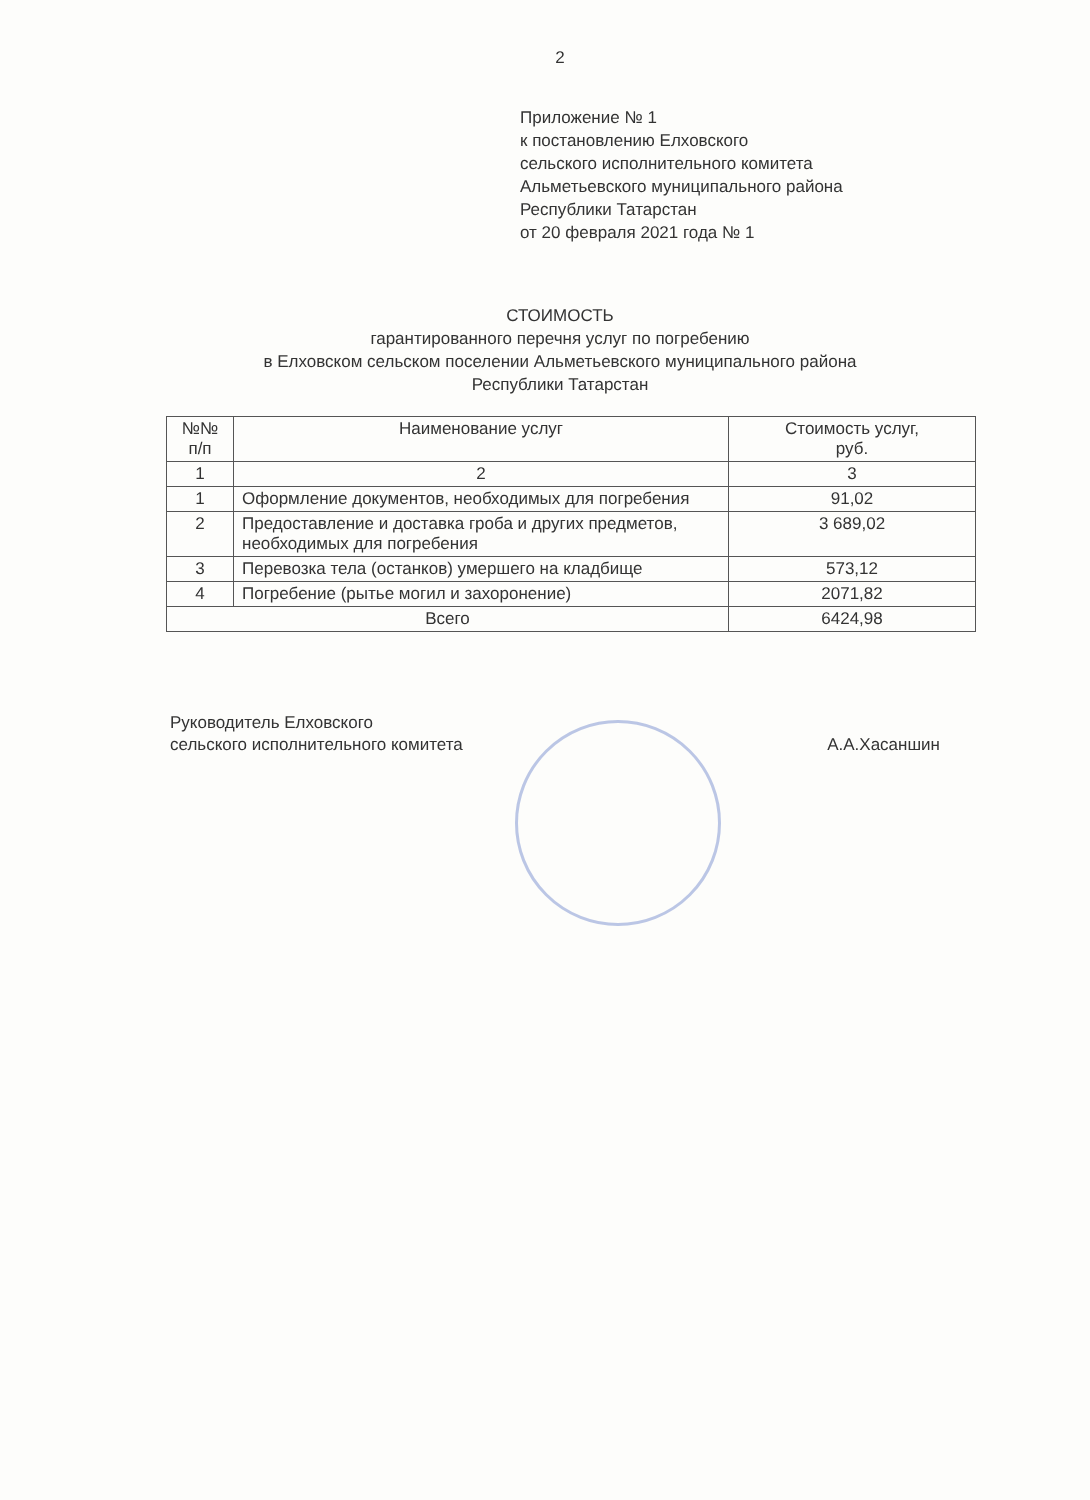2
Приложение № 1
к постановлению Елховского
сельского исполнительного комитета
Альметьевского муниципального района
Республики Татарстан
от 20 февраля 2021 года № 1
СТОИМОСТЬ
гарантированного перечня услуг по погребению
в Елховском сельском поселении Альметьевского муниципального района
Республики Татарстан
| №№ п/п | Наименование услуг | Стоимость услуг, руб. |
| --- | --- | --- |
| 1 | 2 | 3 |
| 1 | Оформление документов, необходимых для погребения | 91,02 |
| 2 | Предоставление и доставка гроба и других предметов, необходимых для погребения | 3 689,02 |
| 3 | Перевозка тела (останков) умершего на кладбище | 573,12 |
| 4 | Погребение (рытье могил и захоронение) | 2071,82 |
| Всего | | 6424,98 |
Руководитель Елховского
сельского исполнительного комитета
А.А.Хасаншин